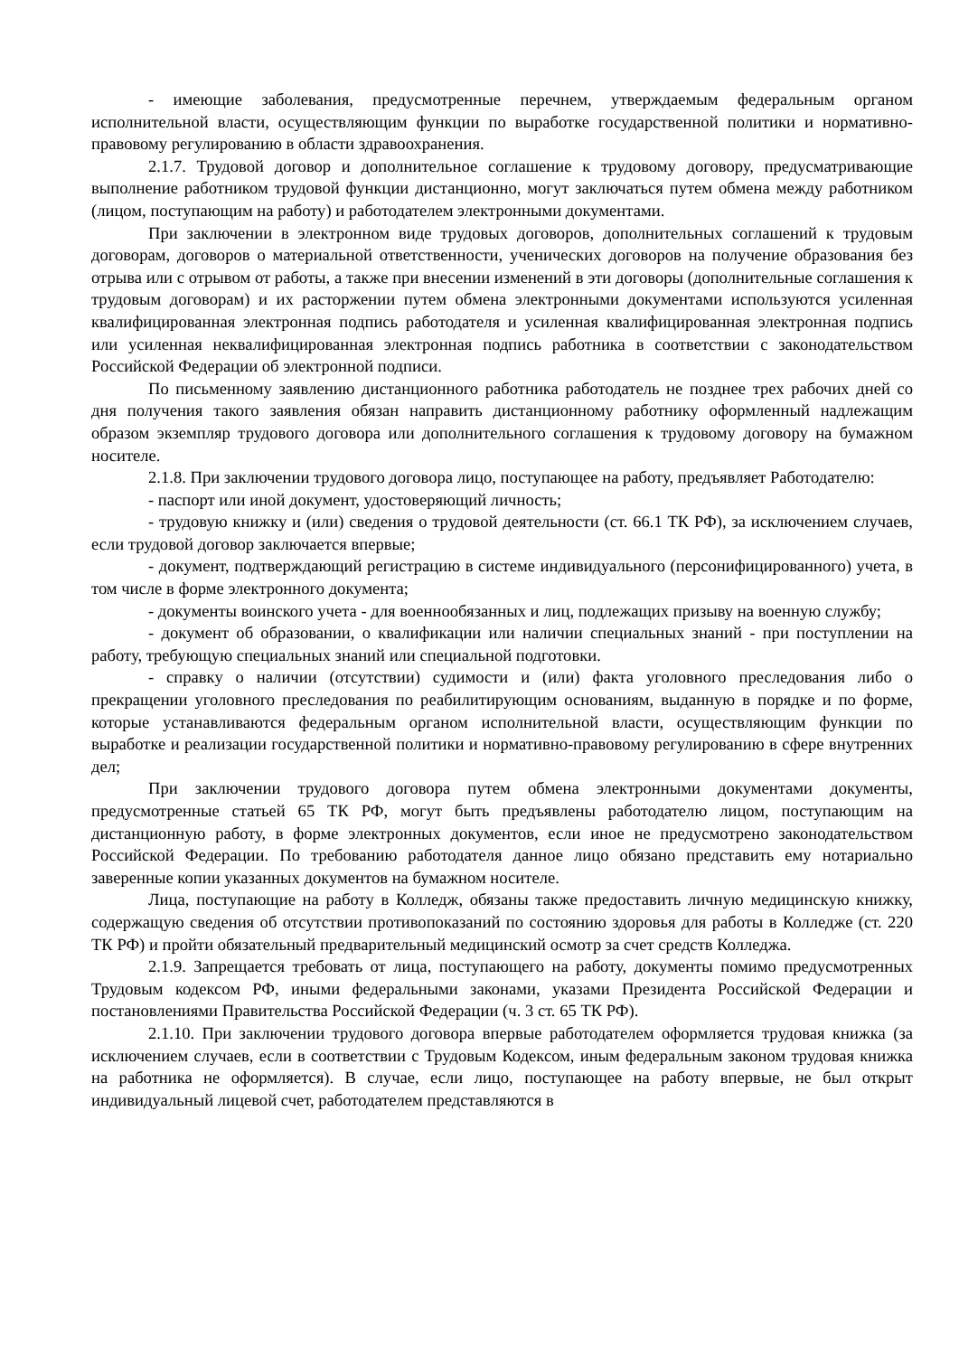- имеющие заболевания, предусмотренные перечнем, утверждаемым федеральным органом исполнительной власти, осуществляющим функции по выработке государственной политики и нормативно-правовому регулированию в области здравоохранения.
2.1.7. Трудовой договор и дополнительное соглашение к трудовому договору, предусматривающие выполнение работником трудовой функции дистанционно, могут заключаться путем обмена между работником (лицом, поступающим на работу) и работодателем электронными документами.
При заключении в электронном виде трудовых договоров, дополнительных соглашений к трудовым договорам, договоров о материальной ответственности, ученических договоров на получение образования без отрыва или с отрывом от работы, а также при внесении изменений в эти договоры (дополнительные соглашения к трудовым договорам) и их расторжении путем обмена электронными документами используются усиленная квалифицированная электронная подпись работодателя и усиленная квалифицированная электронная подпись или усиленная неквалифицированная электронная подпись работника в соответствии с законодательством Российской Федерации об электронной подписи.
По письменному заявлению дистанционного работника работодатель не позднее трех рабочих дней со дня получения такого заявления обязан направить дистанционному работнику оформленный надлежащим образом экземпляр трудового договора или дополнительного соглашения к трудовому договору на бумажном носителе.
2.1.8. При заключении трудового договора лицо, поступающее на работу, предъявляет Работодателю:
- паспорт или иной документ, удостоверяющий личность;
- трудовую книжку и (или) сведения о трудовой деятельности (ст. 66.1 ТК РФ), за исключением случаев, если трудовой договор заключается впервые;
- документ, подтверждающий регистрацию в системе индивидуального (персонифицированного) учета, в том числе в форме электронного документа;
- документы воинского учета - для военнообязанных и лиц, подлежащих призыву на военную службу;
- документ об образовании, о квалификации или наличии специальных знаний - при поступлении на работу, требующую специальных знаний или специальной подготовки.
- справку о наличии (отсутствии) судимости и (или) факта уголовного преследования либо о прекращении уголовного преследования по реабилитирующим основаниям, выданную в порядке и по форме, которые устанавливаются федеральным органом исполнительной власти, осуществляющим функции по выработке и реализации государственной политики и нормативно-правовому регулированию в сфере внутренних дел;
При заключении трудового договора путем обмена электронными документами документы, предусмотренные статьей 65 ТК РФ, могут быть предъявлены работодателю лицом, поступающим на дистанционную работу, в форме электронных документов, если иное не предусмотрено законодательством Российской Федерации. По требованию работодателя данное лицо обязано представить ему нотариально заверенные копии указанных документов на бумажном носителе.
Лица, поступающие на работу в Колледж, обязаны также предоставить личную медицинскую книжку, содержащую сведения об отсутствии противопоказаний по состоянию здоровья для работы в Колледже (ст. 220 ТК РФ) и пройти обязательный предварительный медицинский осмотр за счет средств Колледжа.
2.1.9. Запрещается требовать от лица, поступающего на работу, документы помимо предусмотренных Трудовым кодексом РФ, иными федеральными законами, указами Президента Российской Федерации и постановлениями Правительства Российской Федерации (ч. 3 ст. 65 ТК РФ).
2.1.10. При заключении трудового договора впервые работодателем оформляется трудовая книжка (за исключением случаев, если в соответствии с Трудовым Кодексом, иным федеральным законом трудовая книжка на работника не оформляется). В случае, если лицо, поступающее на работу впервые, не был открыт индивидуальный лицевой счет, работодателем представляются в